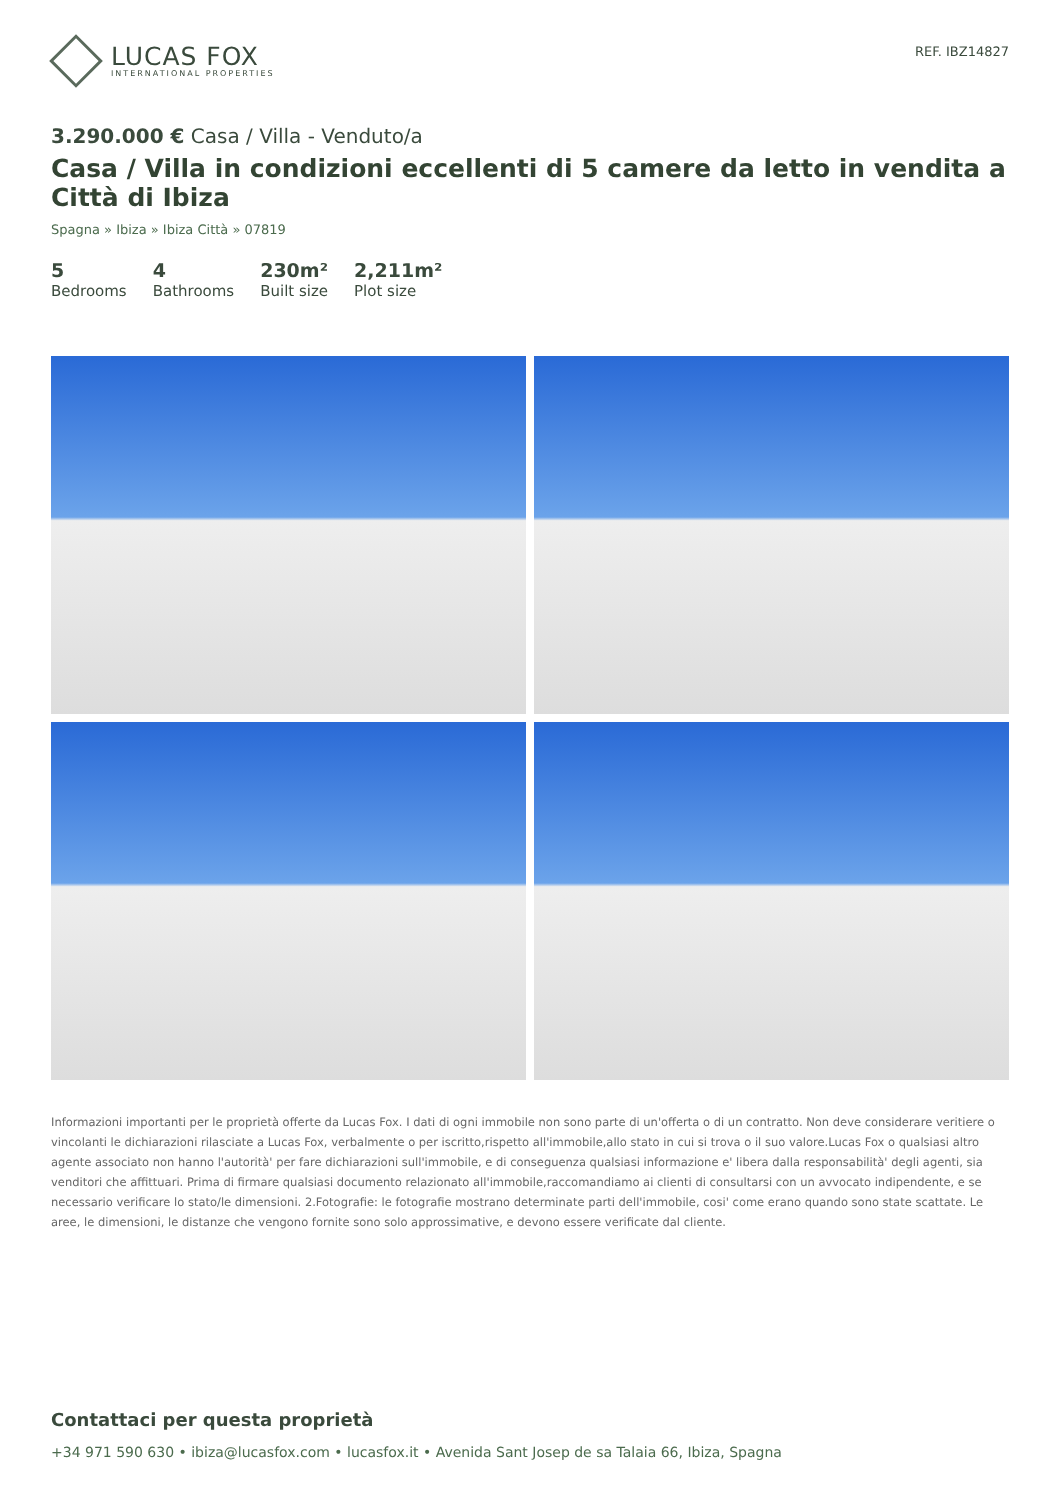LUCAS FOX
INTERNATIONAL PROPERTIES
REF. IBZ14827
3.290.000 € Casa / Villa - Venduto/a
Casa / Villa in condizioni eccellenti di 5 camere da letto in vendita a Città di Ibiza
Spagna » Ibiza » Ibiza Città » 07819
5
Bedrooms
4
Bathrooms
230m²
Built size
2,211m²
Plot size
Informazioni importanti per le proprietà offerte da Lucas Fox. I dati di ogni immobile non sono parte di un'offerta o di un contratto. Non deve considerare veritiere o vincolanti le dichiarazioni rilasciate a Lucas Fox, verbalmente o per iscritto,rispetto all'immobile,allo stato in cui si trova o il suo valore.Lucas Fox o qualsiasi altro agente associato non hanno l'autorità' per fare dichiarazioni sull'immobile, e di conseguenza qualsiasi informazione e' libera dalla responsabilità' degli agenti, sia venditori che affittuari. Prima di firmare qualsiasi documento relazionato all'immobile,raccomandiamo ai clienti di consultarsi con un avvocato indipendente, e se necessario verificare lo stato/le dimensioni. 2.Fotografie: le fotografie mostrano determinate parti dell'immobile, cosi' come erano quando sono state scattate. Le aree, le dimensioni, le distanze che vengono fornite sono solo approssimative, e devono essere verificate dal cliente.
Contattaci per questa proprietà
+34 971 590 630 • ibiza@lucasfox.com • lucasfox.it • Avenida Sant Josep de sa Talaia 66, Ibiza, Spagna